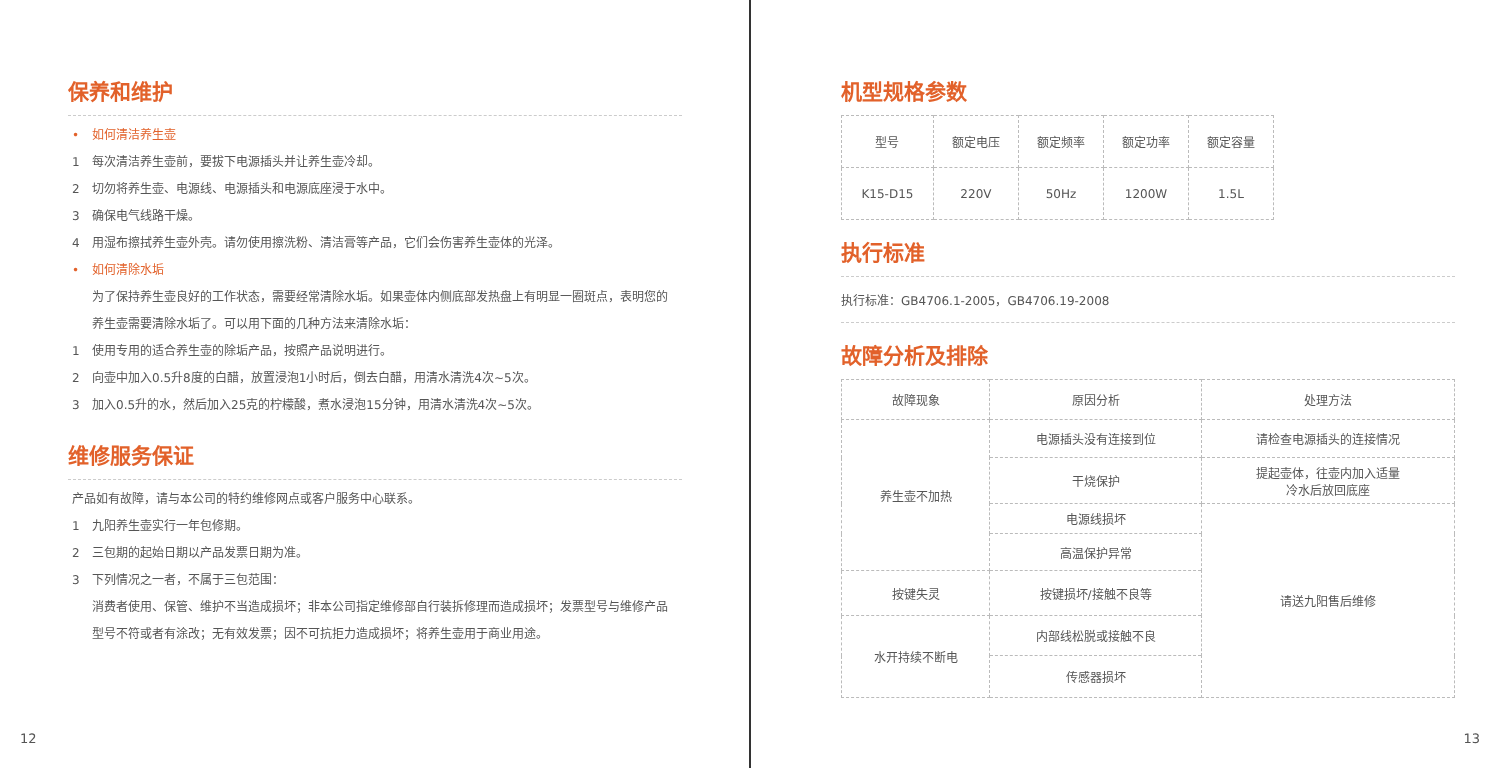保养和维护
• 如何清洁养生壶
1 每次清洁养生壶前，要拔下电源插头并让养生壶冷却。
2 切勿将养生壶、电源线、电源插头和电源底座浸于水中。
3 确保电气线路干燥。
4 用湿布擦拭养生壶外壳。请勿使用擦洗粉、清洁膏等产品，它们会伤害养生壶体的光泽。
• 如何清除水垢
为了保持养生壶良好的工作状态，需要经常清除水垢。如果壶体内侧底部发热盘上有明显一圈斑点，表明您的养生壶需要清除水垢了。可以用下面的几种方法来清除水垢：
1 使用专用的适合养生壶的除垢产品，按照产品说明进行。
2 向壶中加入0.5升8度的白醋，放置浸泡1小时后，倒去白醋，用清水清洗4次~5次。
3 加入0.5升的水，然后加入25克的柠檬酸，煮水浸泡15分钟，用清水清洗4次~5次。
维修服务保证
产品如有故障，请与本公司的特约维修网点或客户服务中心联系。
1 九阳养生壶实行一年包修期。
2 三包期的起始日期以产品发票日期为准。
3 下列情况之一者，不属于三包范围：
消费者使用、保管、维护不当造成损坏；非本公司指定维修部自行装拆修理而造成损坏；发票型号与维修产品型号不符或者有涂改；无有效发票；因不可抗拒力造成损坏；将养生壶用于商业用途。
12
机型规格参数
| 型号 | 额定电压 | 额定频率 | 额定功率 | 额定容量 |
| K15-D15 | 220V | 50Hz | 1200W | 1.5L |
执行标准
执行标准：GB4706.1-2005，GB4706.19-2008
故障分析及排除
| 故障现象 | 原因分析 | 处理方法 |
| 养生壶不加热 | 电源插头没有连接到位 | 请检查电源插头的连接情况 |
| | 干烧保护 | 提起壶体，往壶内加入适量 冷水后放回底座 |
| | 电源线损坏 | 请送九阳售后维修 |
| | 高温保护异常 | |
| 按键失灵 | 按键损坏/接触不良等 | |
| 水开持续不断电 | 内部线松脱或接触不良 | |
| | 传感器损坏 | |
13